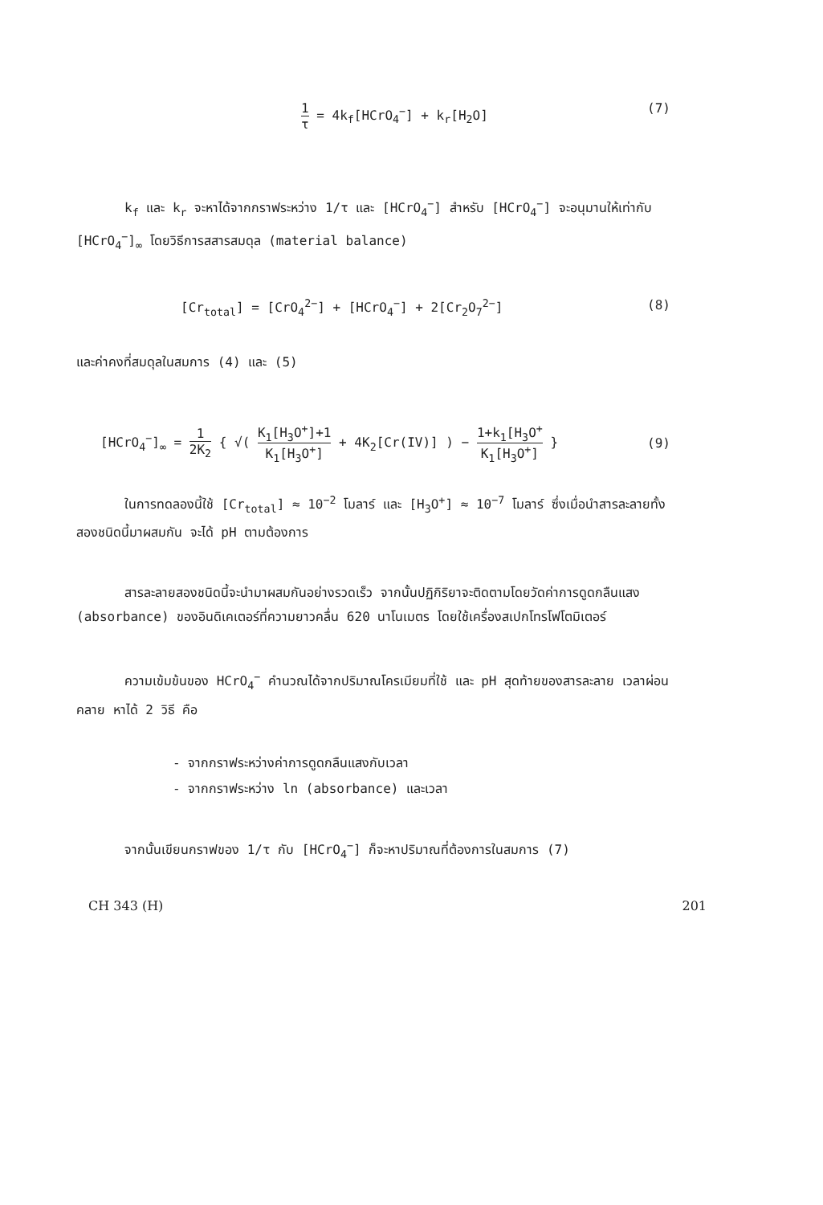1 τ = 4k<sub>f</sub>[HCrO<sub>4</sub><sup>−</sup>] + k<sub>r</sub>[H<sub>2</sub>O] (7)
k<sub>f</sub> และ k<sub>r</sub> จะหาได้จากกราฟระหว่าง 1/τ และ [HCrO<sub>4</sub><sup>−</sup>] สำหรับ [HCrO<sub>4</sub><sup>−</sup>] จะอนุมานให้เท่ากับ [HCrO<sub>4</sub><sup>−</sup>]<sub>∞</sub> โดยวิธีการสสารสมดุล (material balance)
[Cr<sub>total</sub>] = [CrO<sub>4</sub><sup>2−</sup>] + [HCrO<sub>4</sub><sup>−</sup>] + 2[Cr<sub>2</sub>O<sub>7</sub><sup>2−</sup>] (8)
และค่าคงที่สมดุลในสมการ (4) และ (5)
[HCrO<sub>4</sub><sup>−</sup>]<sub>∞</sub> = 1 2K<sub>2</sub> { √( K<sub>1</sub>[H<sub>3</sub>O<sup>+</sup>]+1 K<sub>1</sub>[H<sub>3</sub>O<sup>+</sup>] + 4K<sub>2</sub>[Cr(IV)] ) − 1+k<sub>1</sub>[H<sub>3</sub>O<sup>+</sup> K<sub>1</sub>[H<sub>3</sub>O<sup>+</sup>] } (9)
ในการทดลองนี้ใช้ [Cr<sub>total</sub>] ≈ 10<sup>−2</sup> โมลาร์ และ [H<sub>3</sub>O<sup>+</sup>] ≈ 10<sup>−7</sup> โมลาร์ ซึ่งเมื่อนำสารละลายทั้งสองชนิดนี้มาผสมกัน จะได้ pH ตามต้องการ
สารละลายสองชนิดนี้จะนำมาผสมกันอย่างรวดเร็ว จากนั้นปฏิกิริยาจะติดตามโดยวัดค่าการดูดกลืนแสง (absorbance) ของอินดิเคเตอร์ที่ความยาวคลื่น 620 นาโนเมตร โดยใช้เครื่องสเปกโทรโฟโตมิเตอร์
ความเข้มข้นของ HCrO<sub>4</sub><sup>−</sup> คำนวณได้จากปริมาณโครเมียมที่ใช้ และ pH สุดท้ายของสารละลาย เวลาผ่อนคลาย หาได้ 2 วิธี คือ
- จากกราฟระหว่างค่าการดูดกลืนแสงกับเวลา
- จากกราฟระหว่าง ln (absorbance) และเวลา
จากนั้นเขียนกราฟของ 1/τ กับ [HCrO<sub>4</sub><sup>−</sup>] ก็จะหาปริมาณที่ต้องการในสมการ (7)
CH 343 (H) 201